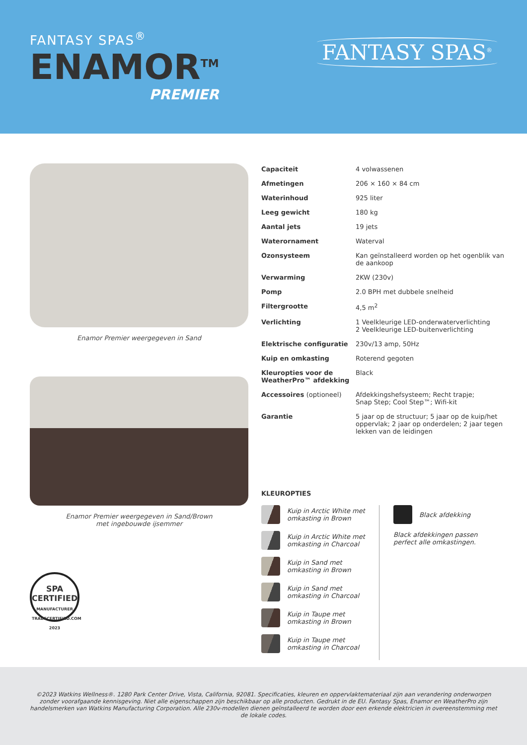FANTASY SPAS<sup>®</sup>
ENAMOR<sup>TM</sup>
PREMIER
FANTASY SPAS<sup>®</sup>
Enamor Premier weergegeven in Sand
Enamor Premier weergegeven in Sand/Brown
met ingebouwde ijsemmer
SPA
CERTIFIED
MANUFACTURER
TRADECERTIFIED.COM
2023
| Capaciteit | 4 volwassenen |
| Afmetingen | 206 × 160 × 84 cm |
| Waterinhoud | 925 liter |
| Leeg gewicht | 180 kg |
| Aantal jets | 19 jets |
| Waterornament | Waterval |
| Ozonsysteem | Kan geïnstalleerd worden op het ogenblik van de aankoop |
| Verwarming | 2KW (230v) |
| Pomp | 2.0 BPH met dubbele snelheid |
| Filtergrootte | 4,5 m<sup>2</sup> |
| Verlichting | 1 Veelkleurige LED-onderwaterverlichting 2 Veelkleurige LED-buitenverlichting |
| Elektrische configuratie | 230v/13 amp, 50Hz |
| Kuip en omkasting | Roterend gegoten |
| Kleuropties voor de WeatherPro™ afdekking | Black |
| Accessoires (optioneel) | Afdekkingshefsysteem; Recht trapje; Snap Step; Cool Step™; Wifi-kit |
| Garantie | 5 jaar op de structuur; 5 jaar op de kuip/het oppervlak; 2 jaar op onderdelen; 2 jaar tegen lekken van de leidingen |
KLEUROPTIES
Kuip in Arctic White met
omkasting in Brown
Kuip in Arctic White met
omkasting in Charcoal
Kuip in Sand met
omkasting in Brown
Kuip in Sand met
omkasting in Charcoal
Kuip in Taupe met
omkasting in Brown
Kuip in Taupe met
omkasting in Charcoal
Black afdekking
Black afdekkingen passen
perfect alle omkastingen.
©2023 Watkins Wellness®. 1280 Park Center Drive, Vista, California, 92081. Specificaties, kleuren en oppervlaktemateriaal zijn aan verandering onderworpen zonder voorafgaande kennisgeving. Niet alle eigenschappen zijn beschikbaar op alle producten. Gedrukt in de EU. Fantasy Spas, Enamor en WeatherPro zijn handelsmerken van Watkins Manufacturing Corporation. Alle 230v-modellen dienen geïnstalleerd te worden door een erkende elektricien in overeenstemming met de lokale codes.